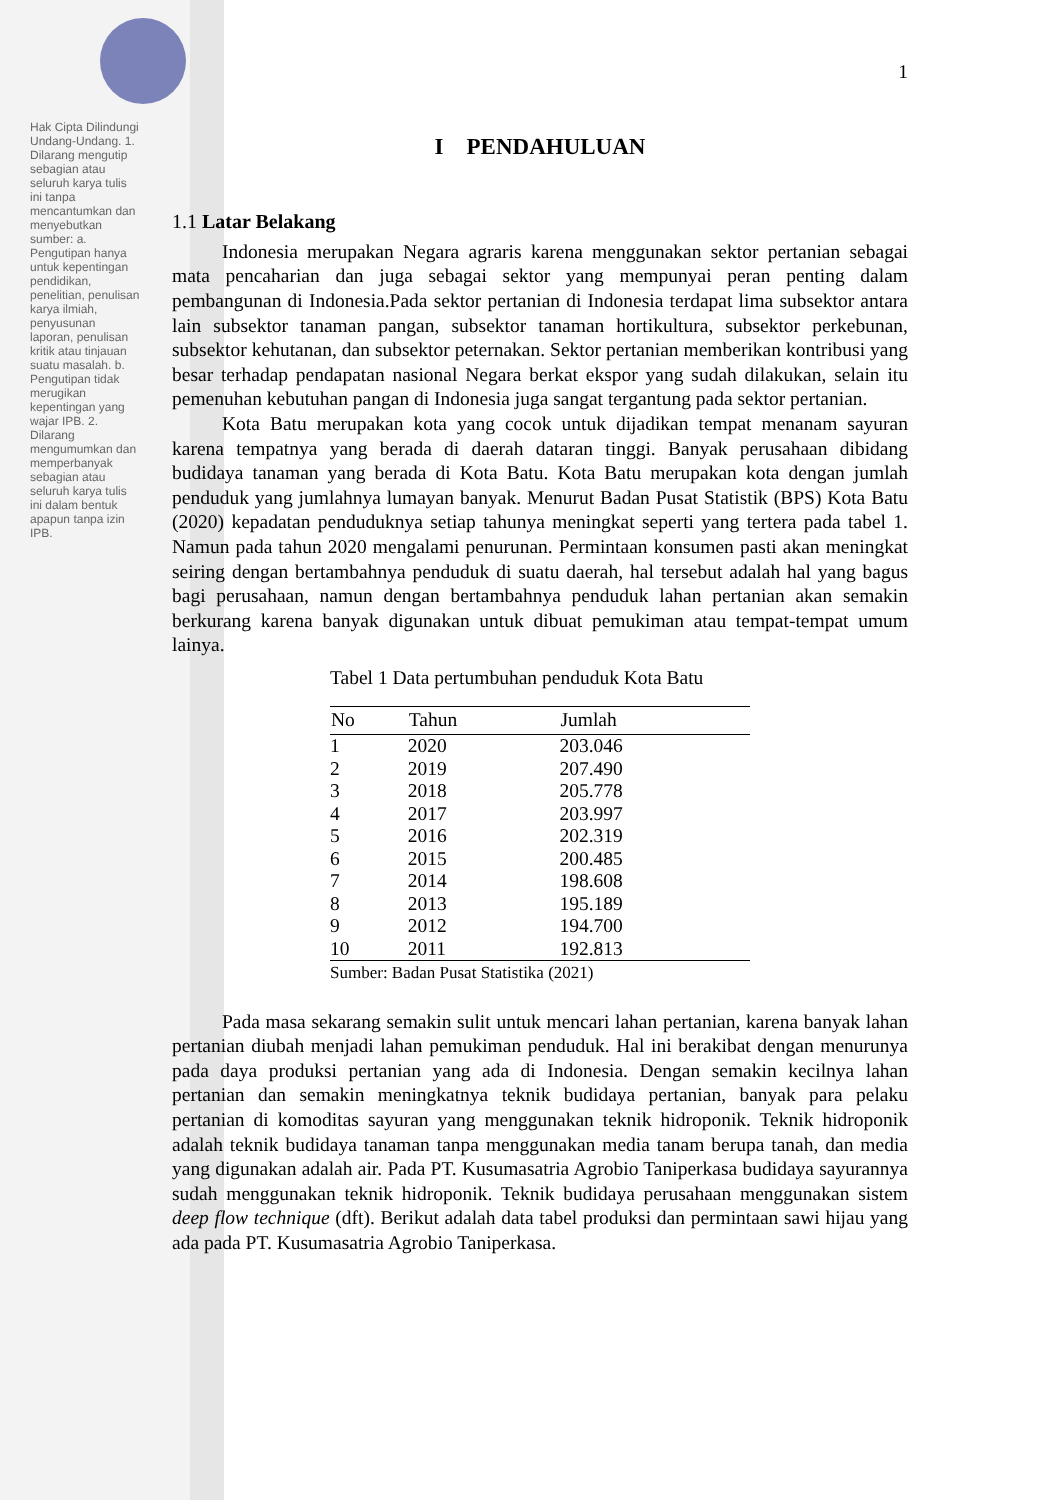Hak Cipta Dilindungi Undang-Undang. 1. Dilarang mengutip sebagian atau seluruh karya tulis ini tanpa mencantumkan dan menyebutkan sumber: a. Pengutipan hanya untuk kepentingan pendidikan, penelitian, penulisan karya ilmiah, penyusunan laporan, penulisan kritik atau tinjauan suatu masalah. b. Pengutipan tidak merugikan kepentingan yang wajar IPB. 2. Dilarang mengumumkan dan memperbanyak sebagian atau seluruh karya tulis ini dalam bentuk apapun tanpa izin IPB.
1
I PENDAHULUAN
1.1 Latar Belakang
Indonesia merupakan Negara agraris karena menggunakan sektor pertanian sebagai mata pencaharian dan juga sebagai sektor yang mempunyai peran penting dalam pembangunan di Indonesia.Pada sektor pertanian di Indonesia terdapat lima subsektor antara lain subsektor tanaman pangan, subsektor tanaman hortikultura, subsektor perkebunan, subsektor kehutanan, dan subsektor peternakan. Sektor pertanian memberikan kontribusi yang besar terhadap pendapatan nasional Negara berkat ekspor yang sudah dilakukan, selain itu pemenuhan kebutuhan pangan di Indonesia juga sangat tergantung pada sektor pertanian.
Kota Batu merupakan kota yang cocok untuk dijadikan tempat menanam sayuran karena tempatnya yang berada di daerah dataran tinggi. Banyak perusahaan dibidang budidaya tanaman yang berada di Kota Batu. Kota Batu merupakan kota dengan jumlah penduduk yang jumlahnya lumayan banyak. Menurut Badan Pusat Statistik (BPS) Kota Batu (2020) kepadatan penduduknya setiap tahunya meningkat seperti yang tertera pada tabel 1. Namun pada tahun 2020 mengalami penurunan. Permintaan konsumen pasti akan meningkat seiring dengan bertambahnya penduduk di suatu daerah, hal tersebut adalah hal yang bagus bagi perusahaan, namun dengan bertambahnya penduduk lahan pertanian akan semakin berkurang karena banyak digunakan untuk dibuat pemukiman atau tempat-tempat umum lainya.
Tabel 1 Data pertumbuhan penduduk Kota Batu
| No | Tahun | Jumlah |
| --- | --- | --- |
| 1 | 2020 | 203.046 |
| 2 | 2019 | 207.490 |
| 3 | 2018 | 205.778 |
| 4 | 2017 | 203.997 |
| 5 | 2016 | 202.319 |
| 6 | 2015 | 200.485 |
| 7 | 2014 | 198.608 |
| 8 | 2013 | 195.189 |
| 9 | 2012 | 194.700 |
| 10 | 2011 | 192.813 |
Sumber: Badan Pusat Statistika (2021)
Pada masa sekarang semakin sulit untuk mencari lahan pertanian, karena banyak lahan pertanian diubah menjadi lahan pemukiman penduduk. Hal ini berakibat dengan menurunya pada daya produksi pertanian yang ada di Indonesia. Dengan semakin kecilnya lahan pertanian dan semakin meningkatnya teknik budidaya pertanian, banyak para pelaku pertanian di komoditas sayuran yang menggunakan teknik hidroponik. Teknik hidroponik adalah teknik budidaya tanaman tanpa menggunakan media tanam berupa tanah, dan media yang digunakan adalah air. Pada PT. Kusumasatria Agrobio Taniperkasa budidaya sayurannya sudah menggunakan teknik hidroponik. Teknik budidaya perusahaan menggunakan sistem deep flow technique (dft). Berikut adalah data tabel produksi dan permintaan sawi hijau yang ada pada PT. Kusumasatria Agrobio Taniperkasa.